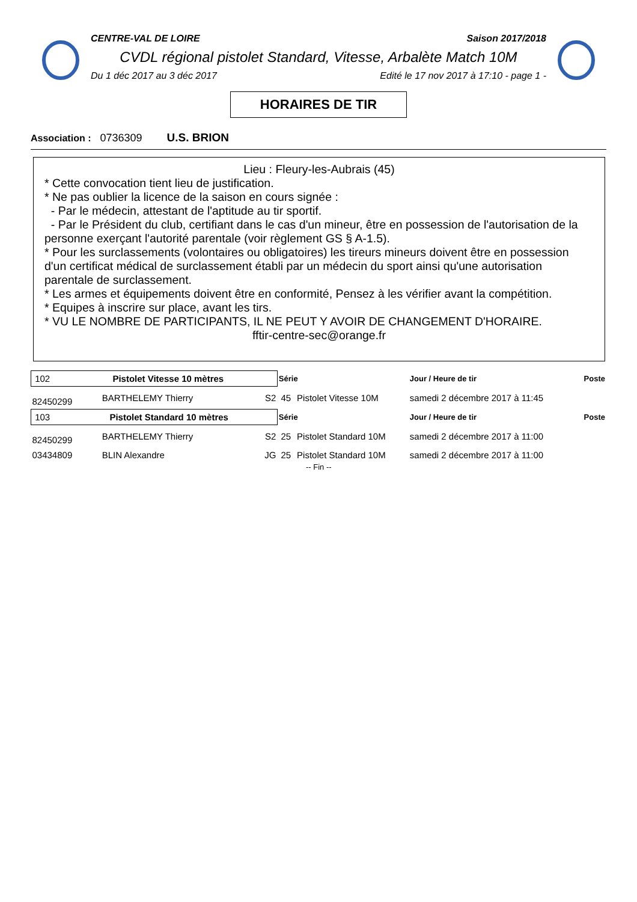CENTRE-VAL DE LOIRE Saison 2017/2018
CVDL régional pistolet Standard, Vitesse, Arbalète Match 10M
Du 1 déc 2017 au 3 déc 2017 Edité le 17 nov 2017 à 17:10 - page 1 -
HORAIRES DE TIR
Association : 0736309 U.S. BRION
Lieu : Fleury-les-Aubrais (45)
* Cette convocation tient lieu de justification.
* Ne pas oublier la licence de la saison en cours signée :
- Par le médecin, attestant de l'aptitude au tir sportif.
- Par le Président du club, certifiant dans le cas d'un mineur, être en possession de l'autorisation de la personne exerçant l'autorité parentale (voir règlement GS § A-1.5).
* Pour les surclassements (volontaires ou obligatoires) les tireurs mineurs doivent être en possession d'un certificat médical de surclassement établi par un médecin du sport ainsi qu'une autorisation parentale de surclassement.
* Les armes et équipements doivent être en conformité, Pensez à les vérifier avant la compétition.
* Equipes à inscrire sur place, avant les tirs.
* VU LE NOMBRE DE PARTICIPANTS, IL NE PEUT Y AVOIR DE CHANGEMENT D'HORAIRE.
fftir-centre-sec@orange.fr
| 102 Pistolet Vitesse 10 mètres | | | Série | | Jour / Heure de tir | Poste |
| 82450299 | BARTHELEMY Thierry | S2 | 45 | Pistolet Vitesse 10M | samedi 2 décembre 2017 à 11:45 | |
| 103 Pistolet Standard 10 mètres | | | Série | | Jour / Heure de tir | Poste |
| 82450299 | BARTHELEMY Thierry | S2 | 25 | Pistolet Standard 10M | samedi 2 décembre 2017 à 11:00 | |
| 03434809 | BLIN Alexandre | JG | 25 | Pistolet Standard 10M | samedi 2 décembre 2017 à 11:00 | |
| -- Fin -- | | | | | | |